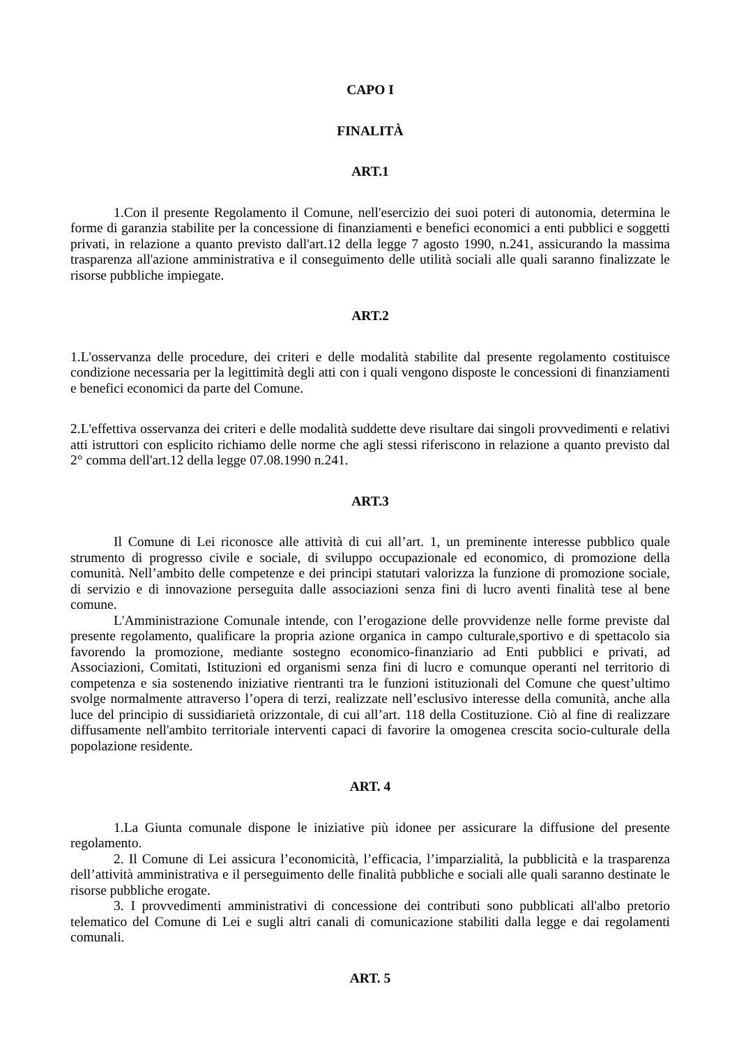CAPO I
FINALITÀ
ART.1
1.Con il presente Regolamento il Comune, nell'esercizio dei suoi poteri di autonomia, determina le forme di garanzia stabilite per la concessione di finanziamenti e benefici economici a enti pubblici e soggetti privati, in relazione a quanto previsto dall'art.12 della legge 7 agosto 1990, n.241, assicurando la massima trasparenza all'azione amministrativa e il conseguimento delle utilità sociali alle quali saranno finalizzate le risorse pubbliche impiegate.
ART.2
1.L'osservanza delle procedure, dei criteri e delle modalità stabilite dal presente regolamento costituisce condizione necessaria per la legittimità degli atti con i quali vengono disposte le concessioni di finanziamenti e benefici economici da parte del Comune.
2.L'effettiva osservanza dei criteri e delle modalità suddette deve risultare dai singoli provvedimenti e relativi atti istruttori con esplicito richiamo delle norme che agli stessi riferiscono in relazione a quanto previsto dal 2° comma dell'art.12 della legge 07.08.1990 n.241.
ART.3
Il Comune di Lei riconosce alle attività di cui all’art. 1, un preminente interesse pubblico quale strumento di progresso civile e sociale, di sviluppo occupazionale ed economico, di promozione della comunità. Nell’ambito delle competenze e dei principi statutari valorizza la funzione di promozione sociale, di servizio e di innovazione perseguita dalle associazioni senza fini di lucro aventi finalità tese al bene comune.
L'Amministrazione Comunale intende, con l’erogazione delle provvidenze nelle forme previste dal presente regolamento, qualificare la propria azione organica in campo culturale,sportivo e di spettacolo sia favorendo la promozione, mediante sostegno economico-finanziario ad Enti pubblici e privati, ad Associazioni, Comitati, Istituzioni ed organismi senza fini di lucro e comunque operanti nel territorio di competenza e sia sostenendo iniziative rientranti tra le funzioni istituzionali del Comune che quest’ultimo svolge normalmente attraverso l’opera di terzi, realizzate nell’esclusivo interesse della comunità, anche alla luce del principio di sussidiarietà orizzontale, di cui all’art. 118 della Costituzione. Ciò al fine di realizzare diffusamente nell'ambito territoriale interventi capaci di favorire la omogenea crescita socio-culturale della popolazione residente.
ART. 4
1.La Giunta comunale dispone le iniziative più idonee per assicurare la diffusione del presente regolamento.
2. Il Comune di Lei assicura l’economicità, l’efficacia, l’imparzialità, la pubblicità e la trasparenza dell’attività amministrativa e il perseguimento delle finalità pubbliche e sociali alle quali saranno destinate le risorse pubbliche erogate.
3. I provvedimenti amministrativi di concessione dei contributi sono pubblicati all'albo pretorio telematico del Comune di Lei e sugli altri canali di comunicazione stabiliti dalla legge e dai regolamenti comunali.
ART. 5